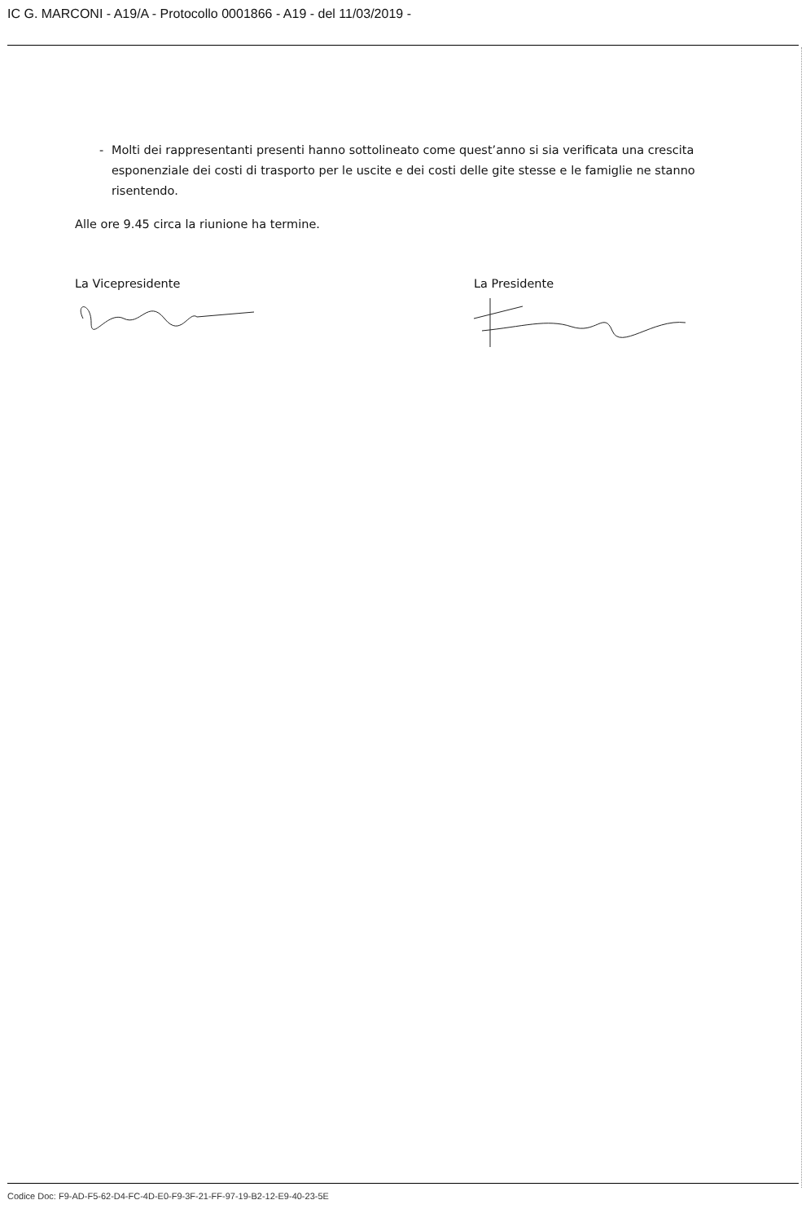IC G. MARCONI - A19/A - Protocollo 0001866 - A19 - del 11/03/2019 -
- Molti dei rappresentanti presenti hanno sottolineato come quest’anno si sia verificata una crescita esponenziale dei costi di trasporto per le uscite e dei costi delle gite stesse e le famiglie ne stanno risentendo.
Alle ore 9.45 circa la riunione ha termine.
La Vicepresidente La Presidente
Codice Doc: F9-AD-F5-62-D4-FC-4D-E0-F9-3F-21-FF-97-19-B2-12-E9-40-23-5E